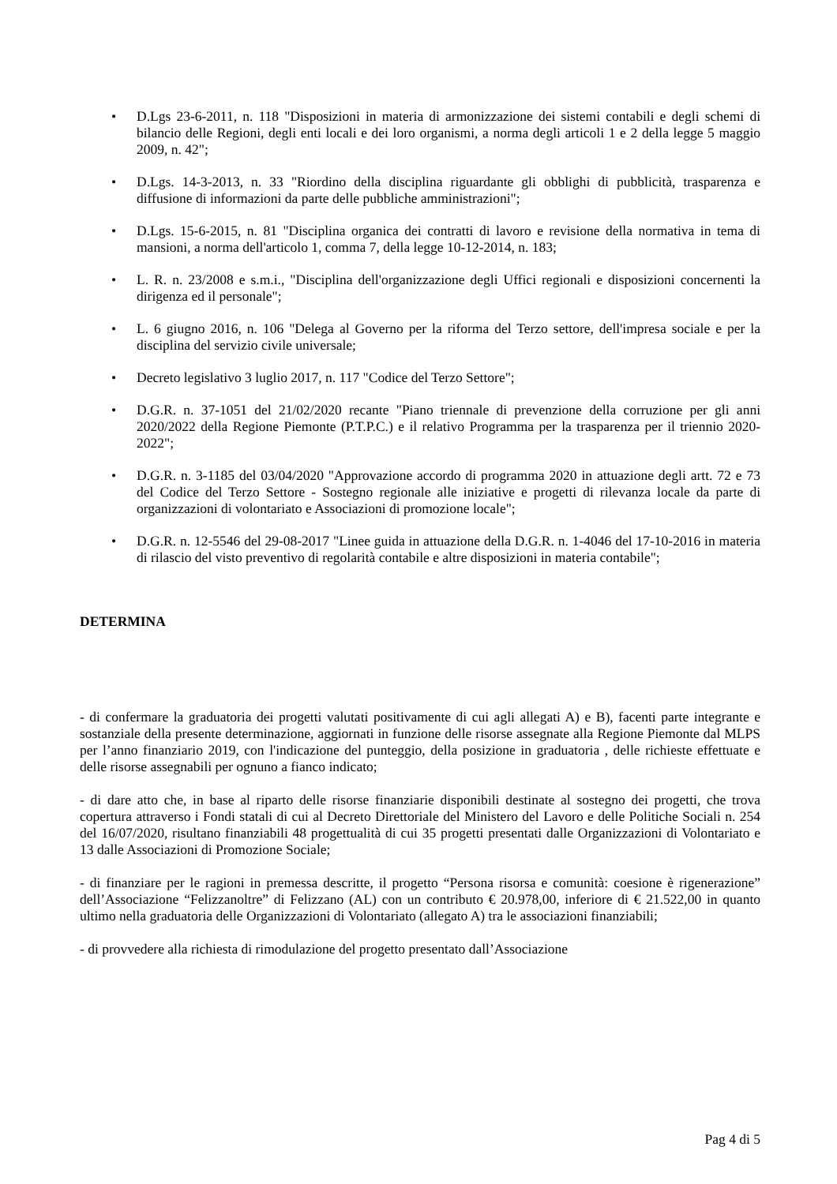• D.Lgs 23-6-2011, n. 118 "Disposizioni in materia di armonizzazione dei sistemi contabili e degli schemi di bilancio delle Regioni, degli enti locali e dei loro organismi, a norma degli articoli 1 e 2 della legge 5 maggio 2009, n. 42";
• D.Lgs. 14-3-2013, n. 33 "Riordino della disciplina riguardante gli obblighi di pubblicità, trasparenza e diffusione di informazioni da parte delle pubbliche amministrazioni";
• D.Lgs. 15-6-2015, n. 81 "Disciplina organica dei contratti di lavoro e revisione della normativa in tema di mansioni, a norma dell'articolo 1, comma 7, della legge 10-12-2014, n. 183;
• L. R. n. 23/2008 e s.m.i., "Disciplina dell'organizzazione degli Uffici regionali e disposizioni concernenti la dirigenza ed il personale";
• L. 6 giugno 2016, n. 106 "Delega al Governo per la riforma del Terzo settore, dell'impresa sociale e per la disciplina del servizio civile universale;
• Decreto legislativo 3 luglio 2017, n. 117 "Codice del Terzo Settore";
• D.G.R. n. 37-1051 del 21/02/2020 recante "Piano triennale di prevenzione della corruzione per gli anni 2020/2022 della Regione Piemonte (P.T.P.C.) e il relativo Programma per la trasparenza per il triennio 2020-2022";
• D.G.R. n. 3-1185 del 03/04/2020 "Approvazione accordo di programma 2020 in attuazione degli artt. 72 e 73 del Codice del Terzo Settore - Sostegno regionale alle iniziative e progetti di rilevanza locale da parte di organizzazioni di volontariato e Associazioni di promozione locale";
• D.G.R. n. 12-5546 del 29-08-2017 "Linee guida in attuazione della D.G.R. n. 1-4046 del 17-10-2016 in materia di rilascio del visto preventivo di regolarità contabile e altre disposizioni in materia contabile";
DETERMINA
- di confermare la graduatoria dei progetti valutati positivamente di cui agli allegati A) e B), facenti parte integrante e sostanziale della presente determinazione, aggiornati in funzione delle risorse assegnate alla Regione Piemonte dal MLPS per l’anno finanziario 2019, con l'indicazione del punteggio, della posizione in graduatoria , delle richieste effettuate e delle risorse assegnabili per ognuno a fianco indicato;
- di dare atto che, in base al riparto delle risorse finanziarie disponibili destinate al sostegno dei progetti, che trova copertura attraverso i Fondi statali di cui al Decreto Direttoriale del Ministero del Lavoro e delle Politiche Sociali n. 254 del 16/07/2020, risultano finanziabili 48 progettualità di cui 35 progetti presentati dalle Organizzazioni di Volontariato e 13 dalle Associazioni di Promozione Sociale;
- di finanziare per le ragioni in premessa descritte, il progetto “Persona risorsa e comunità: coesione è rigenerazione” dell’Associazione “Felizzanoltre” di Felizzano (AL) con un contributo € 20.978,00, inferiore di € 21.522,00 in quanto ultimo nella graduatoria delle Organizzazioni di Volontariato (allegato A) tra le associazioni finanziabili;
- di provvedere alla richiesta di rimodulazione del progetto presentato dall’Associazione
Pag 4 di 5